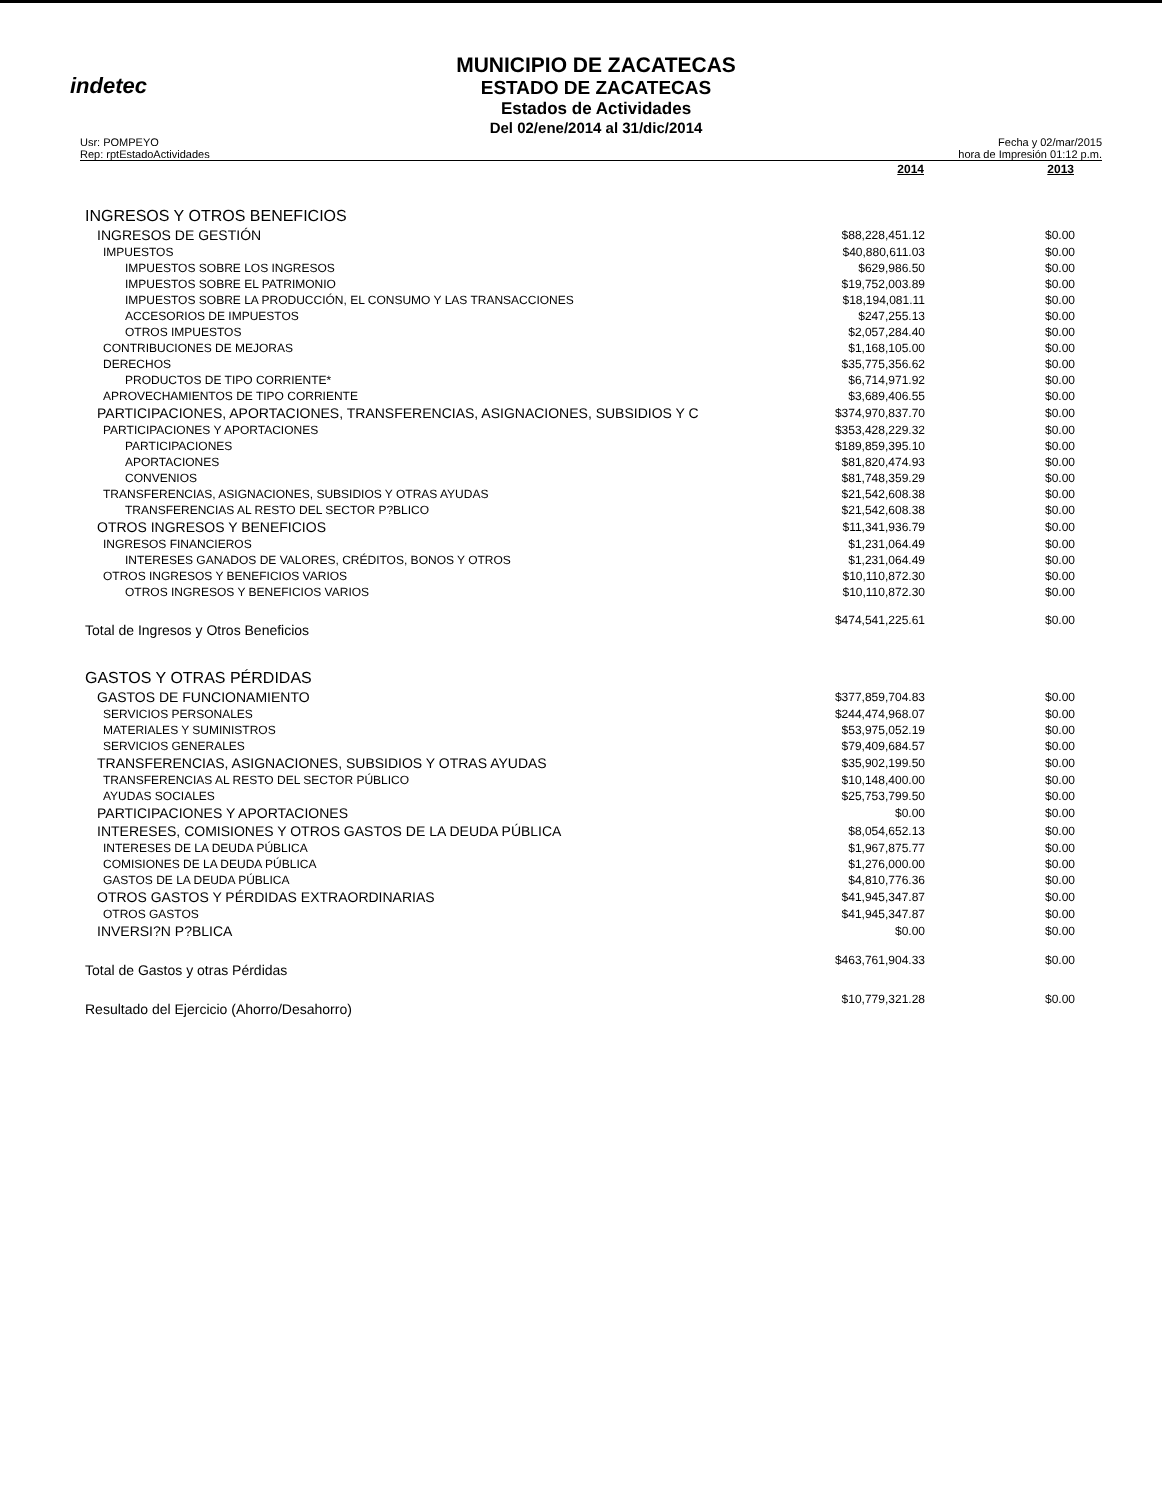indetec
MUNICIPIO DE ZACATECAS
ESTADO DE ZACATECAS
Estados de Actividades
Del 02/ene/2014 al 31/dic/2014
Usr: POMPEYO
Rep: rptEstadoActividades
Fecha y 02/mar/2015
hora de Impresión 01:12 p.m.
| | 2014 | 2013 |
| --- | --- | --- |
| INGRESOS Y OTROS BENEFICIOS | | |
| INGRESOS DE GESTIÓN | $88,228,451.12 | $0.00 |
| IMPUESTOS | $40,880,611.03 | $0.00 |
| IMPUESTOS SOBRE LOS INGRESOS | $629,986.50 | $0.00 |
| IMPUESTOS SOBRE EL PATRIMONIO | $19,752,003.89 | $0.00 |
| IMPUESTOS SOBRE LA PRODUCCIÓN, EL CONSUMO Y LAS TRANSACCIONES | $18,194,081.11 | $0.00 |
| ACCESORIOS DE IMPUESTOS | $247,255.13 | $0.00 |
| OTROS IMPUESTOS | $2,057,284.40 | $0.00 |
| CONTRIBUCIONES DE MEJORAS | $1,168,105.00 | $0.00 |
| DERECHOS | $35,775,356.62 | $0.00 |
| PRODUCTOS DE TIPO CORRIENTE* | $6,714,971.92 | $0.00 |
| APROVECHAMIENTOS DE TIPO CORRIENTE | $3,689,406.55 | $0.00 |
| PARTICIPACIONES, APORTACIONES, TRANSFERENCIAS, ASIGNACIONES, SUBSIDIOS Y C | $374,970,837.70 | $0.00 |
| PARTICIPACIONES Y APORTACIONES | $353,428,229.32 | $0.00 |
| PARTICIPACIONES | $189,859,395.10 | $0.00 |
| APORTACIONES | $81,820,474.93 | $0.00 |
| CONVENIOS | $81,748,359.29 | $0.00 |
| TRANSFERENCIAS, ASIGNACIONES, SUBSIDIOS Y OTRAS AYUDAS | $21,542,608.38 | $0.00 |
| TRANSFERENCIAS AL RESTO DEL SECTOR P?BLICO | $21,542,608.38 | $0.00 |
| OTROS INGRESOS Y BENEFICIOS | $11,341,936.79 | $0.00 |
| INGRESOS FINANCIEROS | $1,231,064.49 | $0.00 |
| INTERESES GANADOS DE VALORES, CRÉDITOS, BONOS Y OTROS | $1,231,064.49 | $0.00 |
| OTROS INGRESOS Y BENEFICIOS VARIOS | $10,110,872.30 | $0.00 |
| OTROS INGRESOS Y BENEFICIOS VARIOS | $10,110,872.30 | $0.00 |
| Total de Ingresos y Otros Beneficios | $474,541,225.61 | $0.00 |
| GASTOS Y OTRAS PÉRDIDAS | | |
| GASTOS DE FUNCIONAMIENTO | $377,859,704.83 | $0.00 |
| SERVICIOS PERSONALES | $244,474,968.07 | $0.00 |
| MATERIALES Y SUMINISTROS | $53,975,052.19 | $0.00 |
| SERVICIOS GENERALES | $79,409,684.57 | $0.00 |
| TRANSFERENCIAS, ASIGNACIONES, SUBSIDIOS Y OTRAS AYUDAS | $35,902,199.50 | $0.00 |
| TRANSFERENCIAS AL RESTO DEL SECTOR PÚBLICO | $10,148,400.00 | $0.00 |
| AYUDAS SOCIALES | $25,753,799.50 | $0.00 |
| PARTICIPACIONES Y APORTACIONES | $0.00 | $0.00 |
| INTERESES, COMISIONES Y OTROS GASTOS DE LA DEUDA PÚBLICA | $8,054,652.13 | $0.00 |
| INTERESES DE LA DEUDA PÚBLICA | $1,967,875.77 | $0.00 |
| COMISIONES DE LA DEUDA PÚBLICA | $1,276,000.00 | $0.00 |
| GASTOS DE LA DEUDA PÚBLICA | $4,810,776.36 | $0.00 |
| OTROS GASTOS Y PÉRDIDAS EXTRAORDINARIAS | $41,945,347.87 | $0.00 |
| OTROS GASTOS | $41,945,347.87 | $0.00 |
| INVERSI?N P?BLICA | $0.00 | $0.00 |
| Total de Gastos y otras Pérdidas | $463,761,904.33 | $0.00 |
| Resultado del Ejercicio (Ahorro/Desahorro) | $10,779,321.28 | $0.00 |